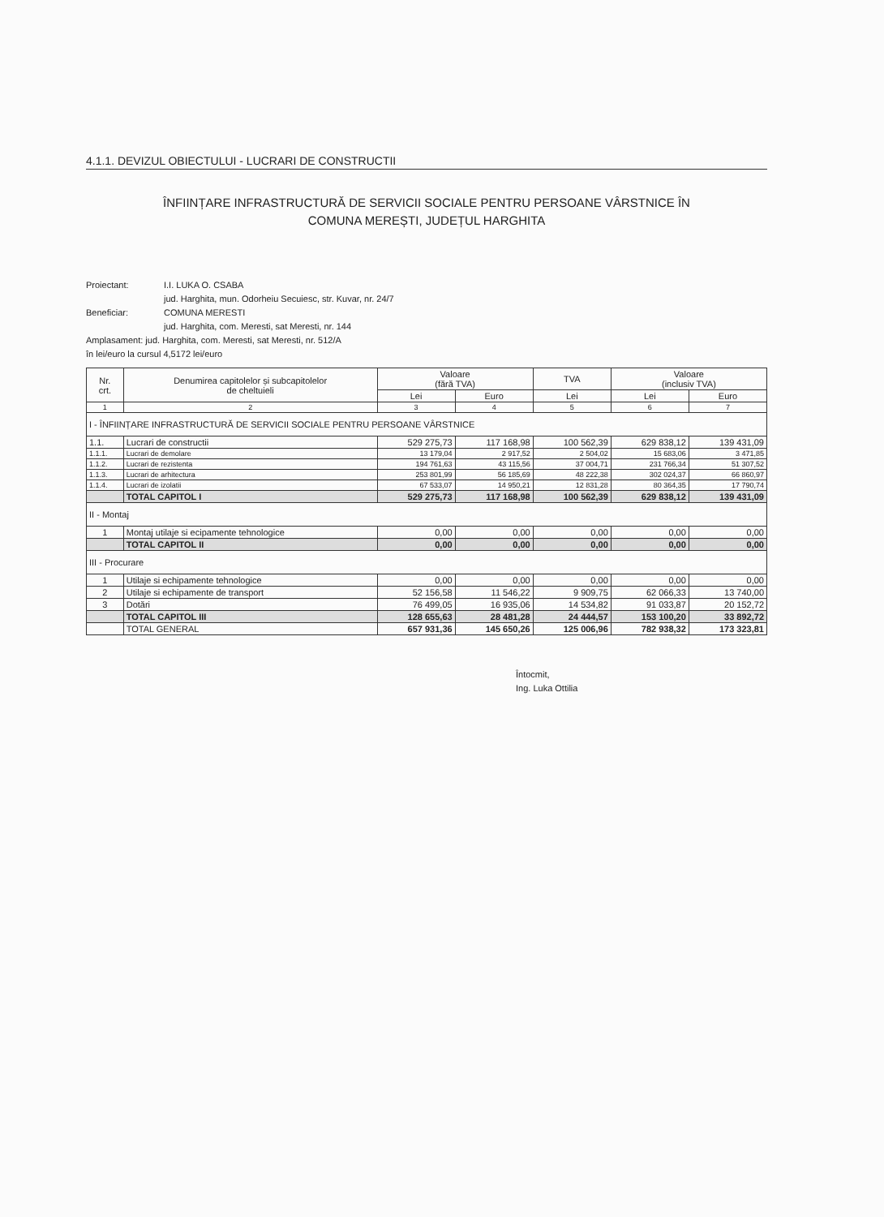4.1.1. DEVIZUL OBIECTULUI - LUCRARI DE CONSTRUCTII
ÎNFIINȚARE INFRASTRUCTURĂ DE SERVICII SOCIALE PENTRU PERSOANE VÂRSTNICE ÎN
COMUNA MEREȘTI, JUDEȚUL HARGHITA
Proiectant: I.I. LUKA O. CSABA
jud. Harghita, mun. Odorheiu Secuiesc, str. Kuvar, nr. 24/7
Beneficiar: COMUNA MERESTI
jud. Harghita, com. Meresti, sat Meresti, nr. 144
Amplasament: jud. Harghita, com. Meresti, sat Meresti, nr. 512/A
în lei/euro la cursul 4,5172 lei/euro
| Nr. crt. | Denumirea capitolelor și subcapitolelor de cheltuieli | Valoare (fără TVA) | | TVA | Valoare (inclusiv TVA) | |
| --- | --- | --- | --- | --- | --- | --- |
| | | Lei | Euro | Lei | Lei | Euro |
| 1 | 2 | 3 | 4 | 5 | 6 | 7 |
| I - ÎNFIINȚARE INFRASTRUCTURĂ DE SERVICII SOCIALE PENTRU PERSOANE VÂRSTNICE | | | | | | |
| 1.1. | Lucrari de constructii | 529 275,73 | 117 168,98 | 100 562,39 | 629 838,12 | 139 431,09 |
| 1.1.1. | Lucrari de demolare | 13 179,04 | 2 917,52 | 2 504,02 | 15 683,06 | 3 471,85 |
| 1.1.2. | Lucrari de rezistenta | 194 761,63 | 43 115,56 | 37 004,71 | 231 766,34 | 51 307,52 |
| 1.1.3. | Lucrari de arhitectura | 253 801,99 | 56 185,69 | 48 222,38 | 302 024,37 | 66 860,97 |
| 1.1.4. | Lucrari de izolatii | 67 533,07 | 14 950,21 | 12 831,28 | 80 364,35 | 17 790,74 |
| | TOTAL CAPITOL I | 529 275,73 | 117 168,98 | 100 562,39 | 629 838,12 | 139 431,09 |
| II - Montaj | | | | | | |
| 1 | Montaj utilaje si ecipamente tehnologice | 0,00 | 0,00 | 0,00 | 0,00 | 0,00 |
| | TOTAL CAPITOL II | 0,00 | 0,00 | 0,00 | 0,00 | 0,00 |
| III - Procurare | | | | | | |
| 1 | Utilaje si echipamente tehnologice | 0,00 | 0,00 | 0,00 | 0,00 | 0,00 |
| 2 | Utilaje si echipamente de transport | 52 156,58 | 11 546,22 | 9 909,75 | 62 066,33 | 13 740,00 |
| 3 | Dotări | 76 499,05 | 16 935,06 | 14 534,82 | 91 033,87 | 20 152,72 |
| | TOTAL CAPITOL III | 128 655,63 | 28 481,28 | 24 444,57 | 153 100,20 | 33 892,72 |
| | TOTAL GENERAL | 657 931,36 | 145 650,26 | 125 006,96 | 782 938,32 | 173 323,81 |
Întocmit,
Ing. Luka Ottilia